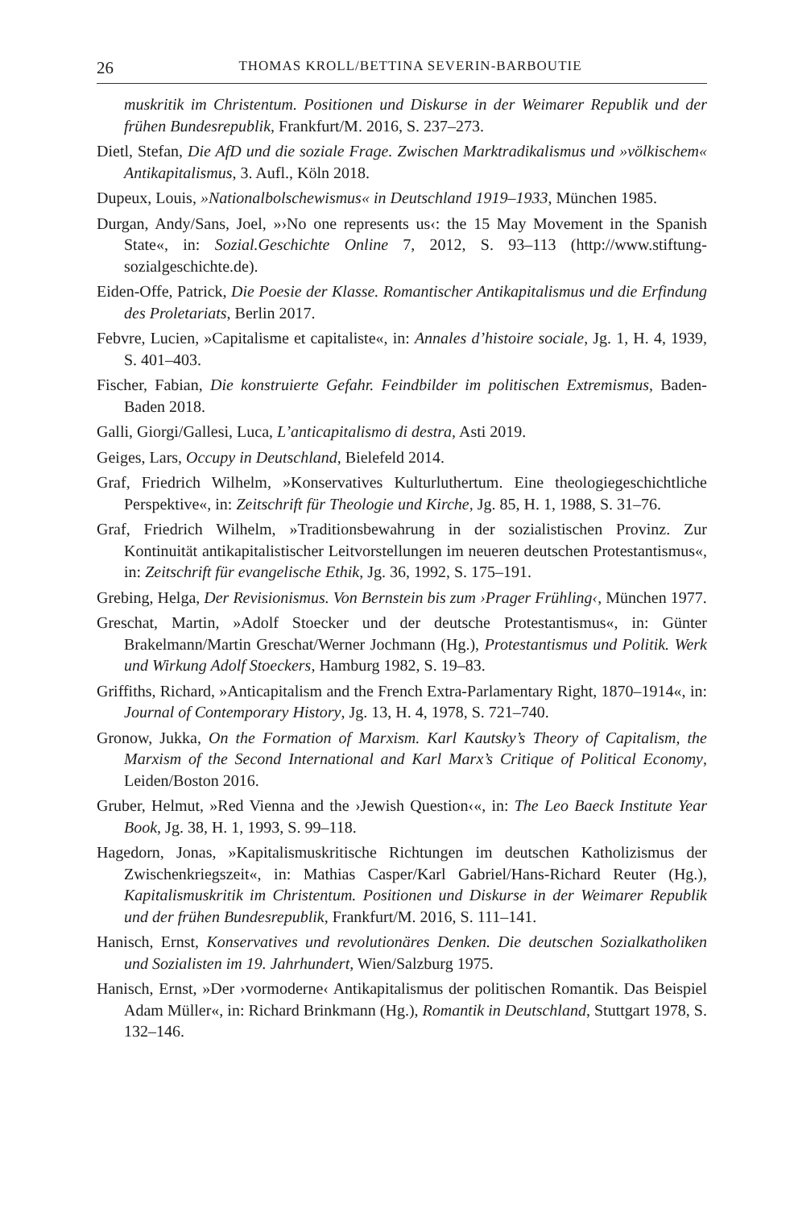26 THOMAS KROLL/BETTINA SEVERIN-BARBOUTIE
muskritik im Christentum. Positionen und Diskurse in der Weimarer Republik und der frühen Bundesrepublik, Frankfurt/M. 2016, S. 237–273.
Dietl, Stefan, Die AfD und die soziale Frage. Zwischen Marktradikalismus und »völkischem« Antikapitalismus, 3. Aufl., Köln 2018.
Dupeux, Louis, »Nationalbolschewismus« in Deutschland 1919–1933, München 1985.
Durgan, Andy/Sans, Joel, »›No one represents us‹: the 15 May Movement in the Spanish State«, in: Sozial.Geschichte Online 7, 2012, S. 93–113 (http://www.stiftung-sozialgeschichte.de).
Eiden-Offe, Patrick, Die Poesie der Klasse. Romantischer Antikapitalismus und die Erfindung des Proletariats, Berlin 2017.
Febvre, Lucien, »Capitalisme et capitaliste«, in: Annales d’histoire sociale, Jg. 1, H. 4, 1939, S. 401–403.
Fischer, Fabian, Die konstruierte Gefahr. Feindbilder im politischen Extremismus, Baden-Baden 2018.
Galli, Giorgi/Gallesi, Luca, L’anticapitalismo di destra, Asti 2019.
Geiges, Lars, Occupy in Deutschland, Bielefeld 2014.
Graf, Friedrich Wilhelm, »Konservatives Kulturluthertum. Eine theologiegeschichtliche Perspektive«, in: Zeitschrift für Theologie und Kirche, Jg. 85, H. 1, 1988, S. 31–76.
Graf, Friedrich Wilhelm, »Traditionsbewahrung in der sozialistischen Provinz. Zur Kontinuität antikapitalistischer Leitvorstellungen im neueren deutschen Protestantismus«, in: Zeitschrift für evangelische Ethik, Jg. 36, 1992, S. 175–191.
Grebing, Helga, Der Revisionismus. Von Bernstein bis zum ›Prager Frühling‹, München 1977.
Greschat, Martin, »Adolf Stoecker und der deutsche Protestantismus«, in: Günter Brakelmann/Martin Greschat/Werner Jochmann (Hg.), Protestantismus und Politik. Werk und Wirkung Adolf Stoeckers, Hamburg 1982, S. 19–83.
Griffiths, Richard, »Anticapitalism and the French Extra-Parlamentary Right, 1870–1914«, in: Journal of Contemporary History, Jg. 13, H. 4, 1978, S. 721–740.
Gronow, Jukka, On the Formation of Marxism. Karl Kautsky’s Theory of Capitalism, the Marxism of the Second International and Karl Marx’s Critique of Political Economy, Leiden/Boston 2016.
Gruber, Helmut, »Red Vienna and the ›Jewish Question‹«, in: The Leo Baeck Institute Year Book, Jg. 38, H. 1, 1993, S. 99–118.
Hagedorn, Jonas, »Kapitalismuskritische Richtungen im deutschen Katholizismus der Zwischenkriegszeit«, in: Mathias Casper/Karl Gabriel/Hans-Richard Reuter (Hg.), Kapitalismuskritik im Christentum. Positionen und Diskurse in der Weimarer Republik und der frühen Bundesrepublik, Frankfurt/M. 2016, S. 111–141.
Hanisch, Ernst, Konservatives und revolutionäres Denken. Die deutschen Sozialkatholiken und Sozialisten im 19. Jahrhundert, Wien/Salzburg 1975.
Hanisch, Ernst, »Der ›vormoderne‹ Antikapitalismus der politischen Romantik. Das Beispiel Adam Müller«, in: Richard Brinkmann (Hg.), Romantik in Deutschland, Stuttgart 1978, S. 132–146.